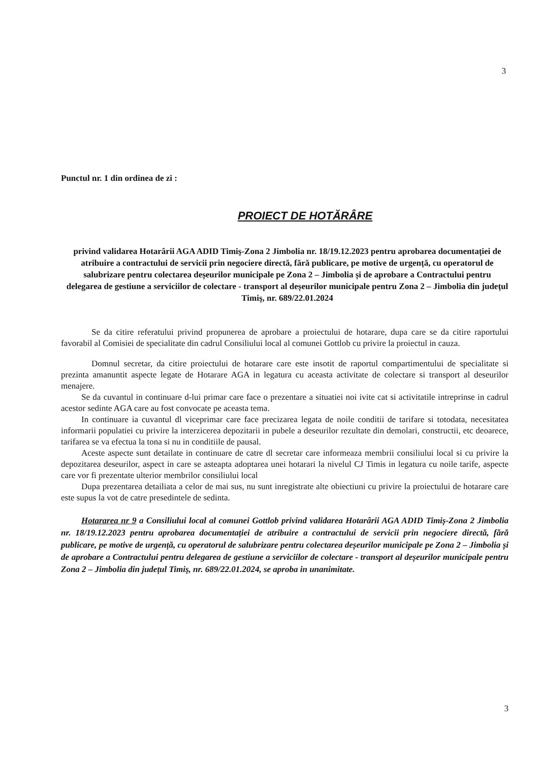3
Punctul nr. 1 din ordinea de zi :
PROIECT DE HOTĂRÂRE
privind validarea Hotarârii AGA ADID Timiş-Zona 2 Jimbolia nr. 18/19.12.2023 pentru aprobarea documentației de atribuire a contractului de servicii prin negociere directă, fără publicare, pe motive de urgență, cu operatorul de salubrizare pentru colectarea deșeurilor municipale pe Zona 2 – Jimbolia și de aprobare a Contractului pentru delegarea de gestiune a serviciilor de colectare - transport al deșeurilor municipale pentru Zona 2 – Jimbolia din județul Timiş, nr. 689/22.01.2024
Se da citire referatului privind propunerea de aprobare a proiectului de hotarare, dupa care se da citire raportului favorabil al Comisiei de specialitate din cadrul Consiliului local al comunei Gottlob cu privire la proiectul in cauza.
Domnul secretar, da citire proiectului de hotarare care este insotit de raportul compartimentului de specialitate si prezinta amanuntit aspecte legate de Hotarare AGA in legatura cu aceasta activitate de colectare si transport al deseurilor menajere.
Se da cuvantul in continuare d-lui primar care face o prezentare a situatiei noi ivite cat si activitatile intreprinse in cadrul acestor sedinte AGA care au fost convocate pe aceasta tema.
In continuare ia cuvantul dl viceprimar care face precizarea legata de noile conditii de tarifare si totodata, necesitatea informarii populatiei cu privire la interzicerea depozitarii in pubele a deseurilor rezultate din demolari, constructii, etc deoarece, tarifarea se va efectua la tona si nu in conditiile de pausal.
Aceste aspecte sunt detailate in continuare de catre dl secretar care informeaza membrii consiliului local si cu privire la depozitarea deseurilor, aspect in care se asteapta adoptarea unei hotarari la nivelul CJ Timis in legatura cu noile tarife, aspecte care vor fi prezentate ulterior membrilor consiliului local
Dupa prezentarea detailiata a celor de mai sus, nu sunt inregistrate alte obiectiuni cu privire la proiectului de hotarare care este supus la vot de catre presedintele de sedinta.
Hotararea nr 9 a Consiliului local al comunei Gottlob privind validarea Hotarârii AGA ADID Timiș-Zona 2 Jimbolia nr. 18/19.12.2023 pentru aprobarea documentației de atribuire a contractului de servicii prin negociere directă, fără publicare, pe motive de urgență, cu operatorul de salubrizare pentru colectarea deșeurilor municipale pe Zona 2 – Jimbolia și de aprobare a Contractului pentru delegarea de gestiune a serviciilor de colectare - transport al deșeurilor municipale pentru Zona 2 – Jimbolia din județul Timiş, nr. 689/22.01.2024, se aproba in unanimitate.
3